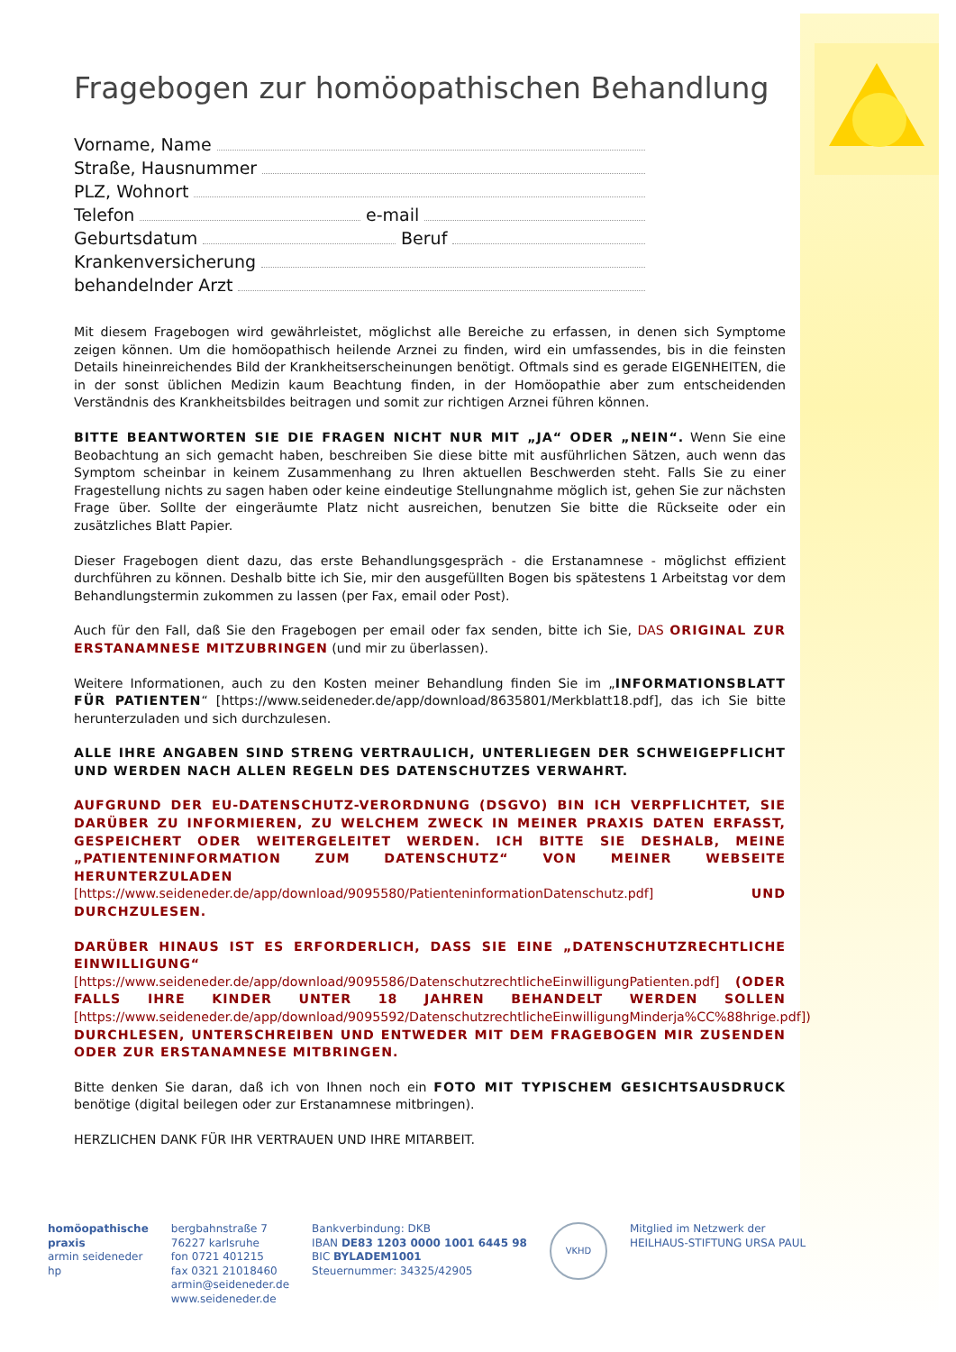Fragebogen zur homöopathischen Behandlung
Vorname, Name
Straße, Hausnummer
PLZ, Wohnort
Telefon e-mail
Geburtsdatum Beruf
Krankenversicherung
behandelnder Arzt
Mit diesem Fragebogen wird gewährleistet, möglichst alle Bereiche zu erfassen, in denen sich Symptome zeigen können. Um die homöopathisch heilende Arznei zu finden, wird ein umfassendes, bis in die feinsten Details hineinreichendes Bild der Krankheitserscheinungen benötigt. Oftmals sind es gerade EIGENHEITEN, die in der sonst üblichen Medizin kaum Beachtung finden, in der Homöopathie aber zum entscheidenden Verständnis des Krankheitsbildes beitragen und somit zur richtigen Arznei führen können.
BITTE BEANTWORTEN SIE DIE FRAGEN NICHT NUR MIT „JA“ ODER „NEIN“. Wenn Sie eine Beobachtung an sich gemacht haben, beschreiben Sie diese bitte mit ausführlichen Sätzen, auch wenn das Symptom scheinbar in keinem Zusammenhang zu Ihren aktuellen Beschwerden steht. Falls Sie zu einer Fragestellung nichts zu sagen haben oder keine eindeutige Stellungnahme möglich ist, gehen Sie zur nächsten Frage über. Sollte der eingeräumte Platz nicht ausreichen, benutzen Sie bitte die Rückseite oder ein zusätzliches Blatt Papier.
Dieser Fragebogen dient dazu, das erste Behandlungsgespräch - die Erstanamnese - möglichst effizient durchführen zu können. Deshalb bitte ich Sie, mir den ausgefüllten Bogen bis spätestens 1 Arbeitstag vor dem Behandlungstermin zukommen zu lassen (per Fax, email oder Post).
Auch für den Fall, daß Sie den Fragebogen per email oder fax senden, bitte ich Sie, DAS ORIGINAL ZUR ERSTANAMNESE MITZUBRINGEN (und mir zu überlassen).
Weitere Informationen, auch zu den Kosten meiner Behandlung finden Sie im „INFORMATIONSBLATT FÜR PATIENTEN“ [https://www.seideneder.de/app/download/8635801/Merkblatt18.pdf], das ich Sie bitte herunterzuladen und sich durchzulesen.
ALLE IHRE ANGABEN SIND STRENG VERTRAULICH, UNTERLIEGEN DER SCHWEIGEPFLICHT UND WERDEN NACH ALLEN REGELN DES DATENSCHUTZES VERWAHRT.
AUFGRUND DER EU-DATENSCHUTZ-VERORDNUNG (DSGVO) BIN ICH VERPFLICHTET, SIE DARÜBER ZU INFORMIEREN, ZU WELCHEM ZWECK IN MEINER PRAXIS DATEN ERFASST, GESPEICHERT ODER WEITERGELEITET WERDEN. ICH BITTE SIE DESHALB, MEINE „PATIENTENINFORMATION ZUM DATENSCHUTZ“ VON MEINER WEBSEITE HERUNTERZULADEN [https://www.seideneder.de/app/download/9095580/PatienteninformationDatenschutz.pdf] UND DURCHZULESEN.
DARÜBER HINAUS IST ES ERFORDERLICH, DASS SIE EINE „DATENSCHUTZRECHTLICHE EINWILLIGUNG“ [https://www.seideneder.de/app/download/9095586/DatenschutzrechtlicheEinwilligungPatienten.pdf] (ODER FALLS IHRE KINDER UNTER 18 JAHREN BEHANDELT WERDEN SOLLEN [https://www.seideneder.de/app/download/9095592/DatenschutzrechtlicheEinwilligungMinderja%CC%88hrige.pdf]) DURCHLESEN, UNTERSCHREIBEN UND ENTWEDER MIT DEM FRAGEBOGEN MIR ZUSENDEN ODER ZUR ERSTANAMNESE MITBRINGEN.
Bitte denken Sie daran, daß ich von Ihnen noch ein FOTO MIT TYPISCHEM GESICHTSAUSDRUCK benötige (digital beilegen oder zur Erstanamnese mitbringen).
HERZLICHEN DANK FÜR IHR VERTRAUEN UND IHRE MITARBEIT.
homöopathische
praxis
armin seideneder
hp
bergbahnstraße 7
76227 karlsruhe
fon 0721 401215
fax 0321 21018460
armin@seideneder.de
www.seideneder.de
Bankverbindung: DKB
IBAN DE83 1203 0000 1001 6445 98
BIC BYLADEM1001
Steuernummer: 34325/42905
VKHD
Mitglied im Netzwerk der
HEILHAUS-STIFTUNG URSA PAUL